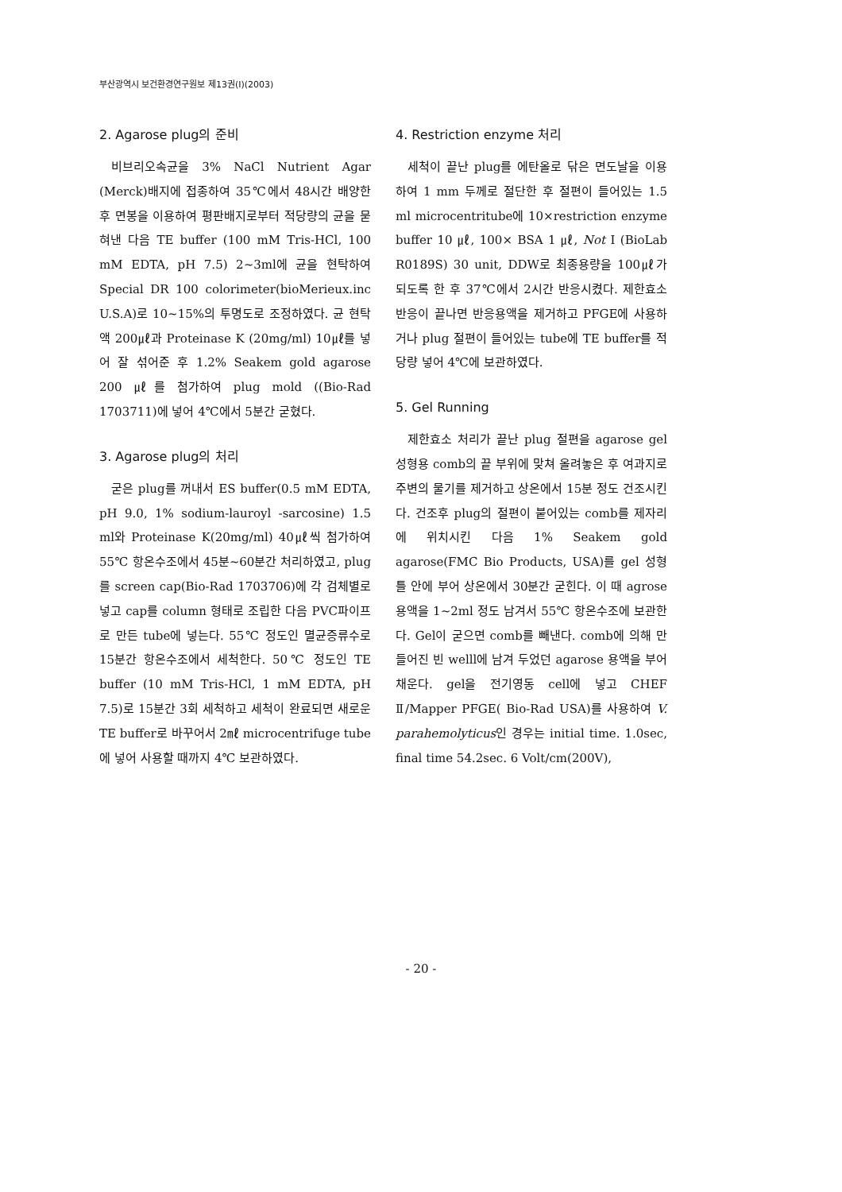부산광역시 보건환경연구원보 제13권(I)(2003)
2. Agarose plug의 준비
비브리오속균을 3% NaCl Nutrient Agar (Merck)배지에 접종하여 35℃에서 48시간 배양한 후 면봉을 이용하여 평판배지로부터 적당량의 균을 묻혀낸 다음 TE buffer (100 mM Tris-HCl, 100 mM EDTA, pH 7.5) 2~3ml에 균을 현탁하여 Special DR 100 colorimeter(bioMerieux.inc U.S.A)로 10~15%의 투명도로 조정하였다. 균 현탁액 200㎕과 Proteinase K (20mg/ml) 10㎕를 넣어 잘 섞어준 후 1.2% Seakem gold agarose 200 ㎕를 첨가하여 plug mold ((Bio-Rad 1703711)에 넣어 4℃에서 5분간 굳혔다.
3. Agarose plug의 처리
굳은 plug를 꺼내서 ES buffer(0.5 mM EDTA, pH 9.0, 1% sodium-lauroyl -sarcosine) 1.5 ml와 Proteinase K(20mg/ml) 40㎕씩 첨가하여 55℃ 항온수조에서 45분~60분간 처리하였고, plug를 screen cap(Bio-Rad 1703706)에 각 검체별로 넣고 cap를 column 형태로 조립한 다음 PVC파이프로 만든 tube에 넣는다. 55℃ 정도인 멸균증류수로 15분간 항온수조에서 세척한다. 50℃ 정도인 TE buffer (10 mM Tris-HCl, 1 mM EDTA, pH 7.5)로 15분간 3회 세척하고 세척이 완료되면 새로운 TE buffer로 바꾸어서 2㎖ microcentrifuge tube에 넣어 사용할 때까지 4℃ 보관하였다.
4. Restriction enzyme 처리
세척이 끝난 plug를 에탄올로 닦은 면도날을 이용하여 1 mm 두께로 절단한 후 절편이 들어있는 1.5 ml microcentritube에 10×restriction enzyme buffer 10 ㎕, 100× BSA 1 ㎕, Not I (BioLab R0189S) 30 unit, DDW로 최종용량을 100㎕가 되도록 한 후 37℃에서 2시간 반응시켰다. 제한효소반응이 끝나면 반응용액을 제거하고 PFGE에 사용하거나 plug 절편이 들어있는 tube에 TE buffer를 적당량 넣어 4℃에 보관하였다.
5. Gel Running
제한효소 처리가 끝난 plug 절편을 agarose gel 성형용 comb의 끝 부위에 맞쳐 올려놓은 후 여과지로 주변의 물기를 제거하고 상온에서 15분 정도 건조시킨다. 건조후 plug의 절편이 붙어있는 comb를 제자리에 위치시킨 다음 1% Seakem gold agarose(FMC Bio Products, USA)를 gel 성형틀 안에 부어 상온에서 30분간 굳힌다. 이 때 agrose 용액을 1~2ml 정도 남겨서 55℃ 항온수조에 보관한다. Gel이 굳으면 comb를 빼낸다. comb에 의해 만들어진 빈 welll에 남겨 두었던 agarose 용액을 부어 채운다. gel을 전기영동 cell에 넣고 CHEF Ⅱ/Mapper PFGE( Bio-Rad USA)를 사용하여 V. parahemolyticus인 경우는 initial time. 1.0sec, final time 54.2sec. 6 Volt/cm(200V),
- 20 -